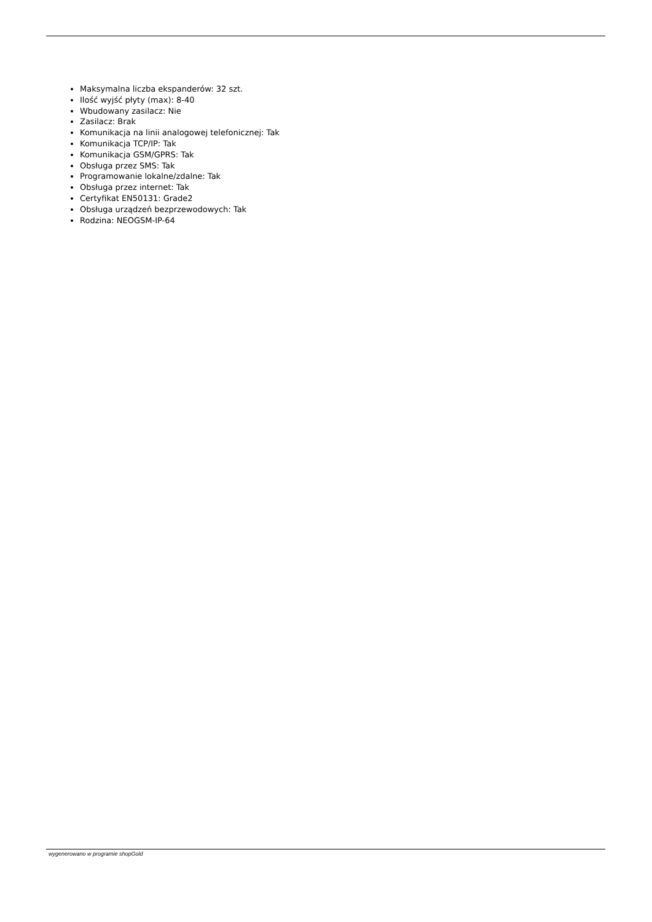Maksymalna liczba ekspanderów: 32 szt.
Ilość wyjść płyty (max): 8-40
Wbudowany zasilacz: Nie
Zasilacz: Brak
Komunikacja na linii analogowej telefonicznej: Tak
Komunikacja TCP/IP: Tak
Komunikacja GSM/GPRS: Tak
Obsługa przez SMS: Tak
Programowanie lokalne/zdalne: Tak
Obsługa przez internet: Tak
Certyfikat EN50131: Grade2
Obsługa urządzeń bezprzewodowych: Tak
Rodzina: NEOGSM-IP-64
wygenerowano w programie shopGold